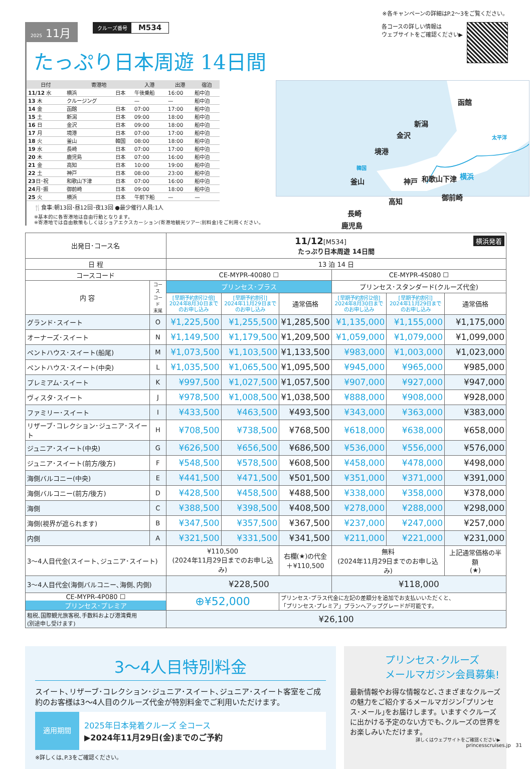※各キャンペーンの詳細はP.2〜3をご覧ください。
2025 11月 クルーズ番号 M534
たっぷり日本周遊 14日間
各コースの詳しい情報は
ウェブサイトをご確認ください▶
| 日付 | 寄港地 | | 入港 | 出港 | 宿泊 |
| --- | --- | --- | --- | --- | --- |
| 11/12 水 | 横浜 | 日本 | 午後乗船 | 16:00 | 船中泊 |
| 13 木 | クルージング | | — | — | 船中泊 |
| 14 金 | 函館 | 日本 | 07:00 | 17:00 | 船中泊 |
| 15 土 | 新潟 | 日本 | 09:00 | 18:00 | 船中泊 |
| 16 日 | 金沢 | 日本 | 09:00 | 18:00 | 船中泊 |
| 17 月 | 境港 | 日本 | 07:00 | 17:00 | 船中泊 |
| 18 火 | 釜山 | 韓国 | 08:00 | 18:00 | 船中泊 |
| 19 水 | 長崎 | 日本 | 07:00 | 17:00 | 船中泊 |
| 20 木 | 鹿児島 | 日本 | 07:00 | 16:00 | 船中泊 |
| 21 金 | 高知 | 日本 | 10:00 | 19:00 | 船中泊 |
| 22 土 | 神戸 | 日本 | 08:00 | 23:00 | 船中泊 |
| 23 日･祝 | 和歌山下津 | 日本 | 07:00 | 16:00 | 船中泊 |
| 24 月･振 | 御前崎 | 日本 | 09:00 | 18:00 | 船中泊 |
| 25 火 | 横浜 | 日本 | 午前下船 | — | — |
🍴食事:朝13回･昼12回･夜13回 ●最少催行人員:1人
※基本的に各寄港地は自由行動となります。
※寄港地では自由散策もしくはショアエクスカーション(寄港地観光ツアー:別料金)をご利用ください。
函館
新潟
金沢
和歌山下津
境港
太平洋
韓国
釜山 神戸
横浜
高知 御前崎
長崎
鹿児島
| 出発日･コース名 | | 11/12 [M534] 横浜発着 たっぷり日本周遊 14日間 | | | | | |
| 日 程 | | 13 泊 14 日 | | | | | |
| コースコード | | CE-MYPR-40080 ☐ | | | CE-MYPR-4S080 ☐ | | |
| 内 容 | コース コード 末尾 | プリンセス･プラス | | | プリンセス･スタンダード(クルーズ代金) | | |
| | | [早期予約割引2倍] 2024年8月30日まで のお申し込み | [早期予約割引] 2024年11月29日まで のお申し込み | 通常価格 | [早期予約割引2倍] 2024年8月30日まで のお申し込み | [早期予約割引] 2024年11月29日まで のお申し込み | 通常価格 |
| グランド･スイート | O | ¥1,225,500 | ¥1,255,500 | ¥1,285,500 | ¥1,135,000 | ¥1,155,000 | ¥1,175,000 |
| オーナーズ･スイート | N | ¥1,149,500 | ¥1,179,500 | ¥1,209,500 | ¥1,059,000 | ¥1,079,000 | ¥1,099,000 |
| ペントハウス･スイート(船尾) | M | ¥1,073,500 | ¥1,103,500 | ¥1,133,500 | ¥983,000 | ¥1,003,000 | ¥1,023,000 |
| ペントハウス･スイート(中央) | L | ¥1,035,500 | ¥1,065,500 | ¥1,095,500 | ¥945,000 | ¥965,000 | ¥985,000 |
| プレミアム･スイート | K | ¥997,500 | ¥1,027,500 | ¥1,057,500 | ¥907,000 | ¥927,000 | ¥947,000 |
| ヴィスタ･スイート | J | ¥978,500 | ¥1,008,500 | ¥1,038,500 | ¥888,000 | ¥908,000 | ¥928,000 |
| ファミリー･スイート | I | ¥433,500 | ¥463,500 | ¥493,500 | ¥343,000 | ¥363,000 | ¥383,000 |
| リザーブ･コレクション･ジュニア･スイート | H | ¥708,500 | ¥738,500 | ¥768,500 | ¥618,000 | ¥638,000 | ¥658,000 |
| ジュニア･スイート(中央) | G | ¥626,500 | ¥656,500 | ¥686,500 | ¥536,000 | ¥556,000 | ¥576,000 |
| ジュニア･スイート(前方/後方) | F | ¥548,500 | ¥578,500 | ¥608,500 | ¥458,000 | ¥478,000 | ¥498,000 |
| 海側バルコニー(中央) | E | ¥441,500 | ¥471,500 | ¥501,500 | ¥351,000 | ¥371,000 | ¥391,000 |
| 海側バルコニー(前方/後方) | D | ¥428,500 | ¥458,500 | ¥488,500 | ¥338,000 | ¥358,000 | ¥378,000 |
| 海側 | C | ¥388,500 | ¥398,500 | ¥408,500 | ¥278,000 | ¥288,000 | ¥298,000 |
| 海側(視界が遮られます) | B | ¥347,500 | ¥357,500 | ¥367,500 | ¥237,000 | ¥247,000 | ¥257,000 |
| 内側 | A | ¥321,500 | ¥331,500 | ¥341,500 | ¥211,000 | ¥221,000 | ¥231,000 |
| 3〜4人目代金(スイート､ジュニア･スイート) | | ¥110,500 (2024年11月29日までのお申し込み) | | 右欄(★)の代金 ＋¥110,500 | 無料 (2024年11月29日までのお申し込み) | | 上記通常価格の半額 (★) |
| 3〜4人目代金(海側バルコニー､海側､内側) | | ¥228,500 | | | ¥118,000 | | |
| CE-MYPR-4P080 ☐ プリンセス･プレミア | | ⊕¥52,000 | | プリンセス･プラス代金に左記の差額分を追加でお支払いいただくと、 「プリンセス･プレミア」プランへアップグレードが可能です。 | | | |
| 租税､国際観光旅客税､手数料および港湾費用 (別途申し受けます) | | ¥26,100 | | | | | |
3〜4人目特別料金
スイート､リザーブ･コレクション･ジュニア･スイート､ジュニア･スイート客室をご成約のお客様は3〜4人目のクルーズ代金が特別料金でご利用いただけます。
適用期間
2025年日本発着クルーズ 全コース
▶2024年11月29日(金)までのご予約
※詳しくは､P.3をご確認ください。
プリンセス･クルーズ
メールマガジン会員募集!
最新情報やお得な情報など､さまざまなクルーズの魅力をご紹介するメールマガジン｢プリンセス･メール｣をお届けします。いますぐクルーズに出かける予定のない方でも､クルーズの世界をお楽しみいただけます。
詳しくはウェブサイトをご確認ください▶
princesscruises.jp 31